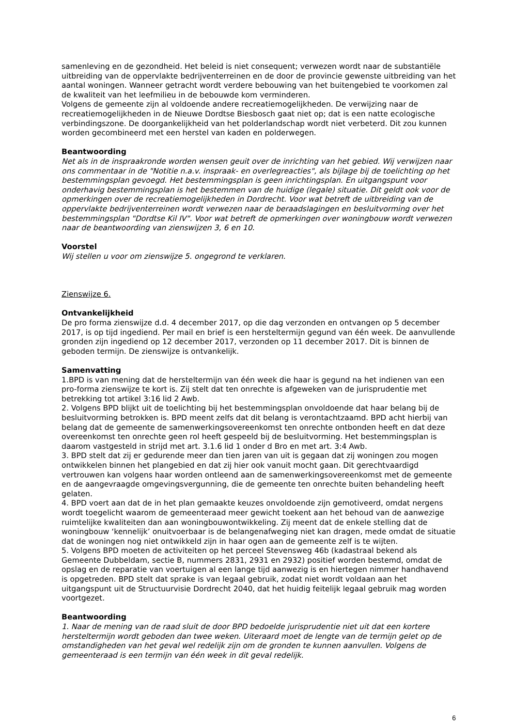samenleving en de gezondheid. Het beleid is niet consequent; verwezen wordt naar de substantiële uitbreiding van de oppervlakte bedrijventerreinen en de door de provincie gewenste uitbreiding van het aantal woningen. Wanneer getracht wordt verdere bebouwing van het buitengebied te voorkomen zal de kwaliteit van het leefmilieu in de bebouwde kom verminderen.
Volgens de gemeente zijn al voldoende andere recreatiemogelijkheden. De verwijzing naar de recreatiemogelijkheden in de Nieuwe Dordtse Biesbosch gaat niet op; dat is een natte ecologische verbindingszone. De doorgankelijkheid van het polderlandschap wordt niet verbeterd. Dit zou kunnen worden gecombineerd met een herstel van kaden en polderwegen.
Beantwoording
Net als in de inspraakronde worden wensen geuit over de inrichting van het gebied. Wij verwijzen naar ons commentaar in de "Notitie n.a.v. inspraak- en overlegreacties", als bijlage bij de toelichting op het bestemmingsplan gevoegd. Het bestemmingsplan is geen inrichtingsplan. En uitgangspunt voor onderhavig bestemmingsplan is het bestemmen van de huidige (legale) situatie. Dit geldt ook voor de opmerkingen over de recreatiemogelijkheden in Dordrecht. Voor wat betreft de uitbreiding van de oppervlakte bedrijventerreinen wordt verwezen naar de beraadslagingen en besluitvorming over het bestemmingsplan "Dordtse Kil IV". Voor wat betreft de opmerkingen over woningbouw wordt verwezen naar de beantwoording van zienswijzen 3, 6 en 10.
Voorstel
Wij stellen u voor om zienswijze 5. ongegrond te verklaren.
Zienswijze 6.
Ontvankelijkheid
De pro forma zienswijze d.d. 4 december 2017, op die dag verzonden en ontvangen op 5 december 2017, is op tijd ingediend. Per mail en brief is een hersteltermijn gegund van één week. De aanvullende gronden zijn ingediend op 12 december 2017, verzonden op 11 december 2017. Dit is binnen de geboden termijn. De zienswijze is ontvankelijk.
Samenvatting
1.BPD is van mening dat de hersteltermijn van één week die haar is gegund na het indienen van een pro-forma zienswijze te kort is. Zij stelt dat ten onrechte is afgeweken van de jurisprudentie met betrekking tot artikel 3:16 lid 2 Awb.
2. Volgens BPD blijkt uit de toelichting bij het bestemmingsplan onvoldoende dat haar belang bij de besluitvorming betrokken is. BPD meent zelfs dat dit belang is verontachtzaamd. BPD acht hierbij van belang dat de gemeente de samenwerkingsovereenkomst ten onrechte ontbonden heeft en dat deze overeenkomst ten onrechte geen rol heeft gespeeld bij de besluitvorming. Het bestemmingsplan is daarom vastgesteld in strijd met art. 3.1.6 lid 1 onder d Bro en met art. 3:4 Awb.
3. BPD stelt dat zij er gedurende meer dan tien jaren van uit is gegaan dat zij woningen zou mogen ontwikkelen binnen het plangebied en dat zij hier ook vanuit mocht gaan. Dit gerechtvaardigd vertrouwen kan volgens haar worden ontleend aan de samenwerkingsovereenkomst met de gemeente en de aangevraagde omgevingsvergunning, die de gemeente ten onrechte buiten behandeling heeft gelaten.
4. BPD voert aan dat de in het plan gemaakte keuzes onvoldoende zijn gemotiveerd, omdat nergens wordt toegelicht waarom de gemeenteraad meer gewicht toekent aan het behoud van de aanwezige ruimtelijke kwaliteiten dan aan woningbouwontwikkeling. Zij meent dat de enkele stelling dat de woningbouw ‘kennelijk’ onuitvoerbaar is de belangenafweging niet kan dragen, mede omdat de situatie dat de woningen nog niet ontwikkeld zijn in haar ogen aan de gemeente zelf is te wijten.
5. Volgens BPD moeten de activiteiten op het perceel Stevensweg 46b (kadastraal bekend als Gemeente Dubbeldam, sectie B, nummers 2831, 2931 en 2932) positief worden bestemd, omdat de opslag en de reparatie van voertuigen al een lange tijd aanwezig is en hiertegen nimmer handhavend is opgetreden. BPD stelt dat sprake is van legaal gebruik, zodat niet wordt voldaan aan het uitgangspunt uit de Structuurvisie Dordrecht 2040, dat het huidig feitelijk legaal gebruik mag worden voortgezet.
Beantwoording
1. Naar de mening van de raad sluit de door BPD bedoelde jurisprudentie niet uit dat een kortere hersteltermijn wordt geboden dan twee weken. Uiteraard moet de lengte van de termijn gelet op de omstandigheden van het geval wel redelijk zijn om de gronden te kunnen aanvullen. Volgens de gemeenteraad is een termijn van één week in dit geval redelijk.
6